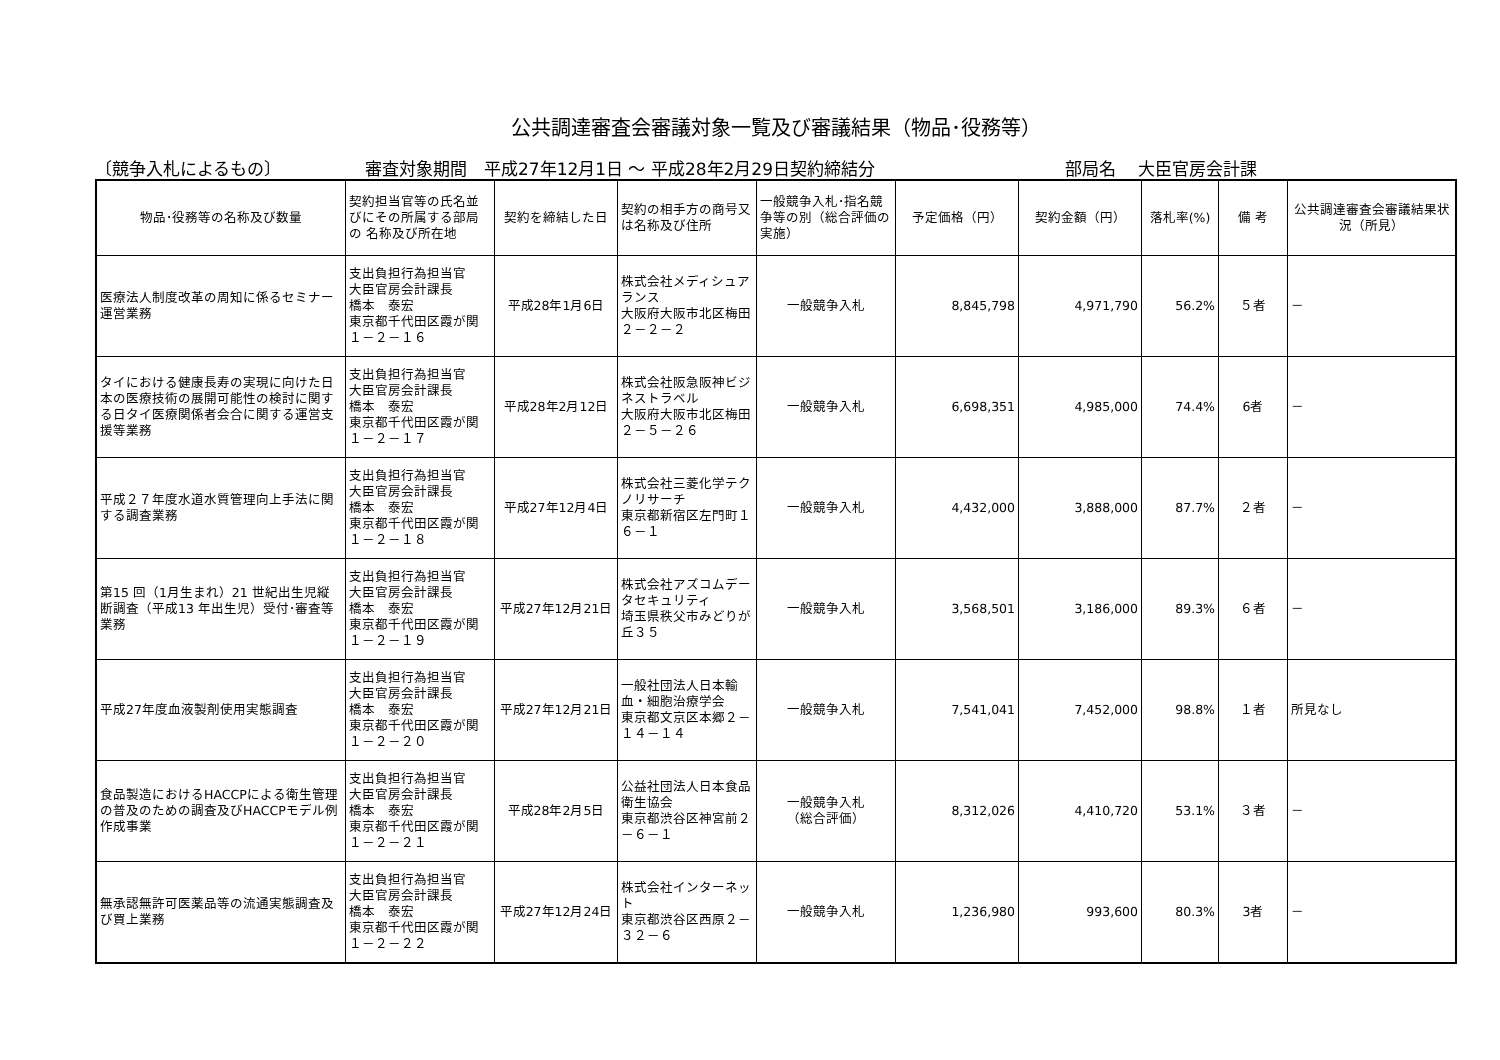公共調達審査会審議対象一覧及び審議結果（物品･役務等）
〔競争入札によるもの〕 審査対象期間　平成27年12月1日 ～ 平成28年2月29日契約締結分 部局名　 大臣官房会計課
| 物品･役務等の名称及び数量 | 契約担当官等の氏名並びにその所属する部局の 名称及び所在地 | 契約を締結した日 | 契約の相手方の商号又は名称及び住所 | 一般競争入札･指名競争等の別（総合評価の実施） | 予定価格（円） | 契約金額（円） | 落札率(%) | 備 考 | 公共調達審査会審議結果状況（所見） |
| --- | --- | --- | --- | --- | --- | --- | --- | --- | --- |
| 医療法人制度改革の周知に係るセミナー運営業務 | 支出負担行為担当官 大臣官房会計課長 橋本 泰宏 東京都千代田区霞が関１－２－１６ | 平成28年1月6日 | 株式会社メディシュアランス 大阪府大阪市北区梅田２－２－２ | 一般競争入札 | 8,845,798 | 4,971,790 | 56.2% | ５者 | － |
| タイにおける健康長寿の実現に向けた日本の医療技術の展開可能性の検討に関する日タイ医療関係者会合に関する運営支援等業務 | 支出負担行為担当官 大臣官房会計課長 橋本 泰宏 東京都千代田区霞が関１－２－１７ | 平成28年2月12日 | 株式会社阪急阪神ビジネストラベル 大阪府大阪市北区梅田２－５－２６ | 一般競争入札 | 6,698,351 | 4,985,000 | 74.4% | 6者 | － |
| 平成２７年度水道水質管理向上手法に関する調査業務 | 支出負担行為担当官 大臣官房会計課長 橋本 泰宏 東京都千代田区霞が関１－２－１８ | 平成27年12月4日 | 株式会社三菱化学テクノリサーチ 東京都新宿区左門町１６－１ | 一般競争入札 | 4,432,000 | 3,888,000 | 87.7% | ２者 | － |
| 第15 回（1月生まれ）21 世紀出生児縦断調査（平成13 年出生児）受付･審査等業務 | 支出負担行為担当官 大臣官房会計課長 橋本 泰宏 東京都千代田区霞が関１－２－１９ | 平成27年12月21日 | 株式会社アズコムデータセキュリティ 埼玉県秩父市みどりが丘３５ | 一般競争入札 | 3,568,501 | 3,186,000 | 89.3% | ６者 | － |
| 平成27年度血液製剤使用実態調査 | 支出負担行為担当官 大臣官房会計課長 橋本 泰宏 東京都千代田区霞が関１－２－２０ | 平成27年12月21日 | 一般社団法人日本輸血・細胞治療学会 東京都文京区本郷２－１４－１４ | 一般競争入札 | 7,541,041 | 7,452,000 | 98.8% | １者 | 所見なし |
| 食品製造におけるHACCPによる衛生管理の普及のための調査及びHACCPモデル例作成事業 | 支出負担行為担当官 大臣官房会計課長 橋本 泰宏 東京都千代田区霞が関１－２－２１ | 平成28年2月5日 | 公益社団法人日本食品衛生協会 東京都渋谷区神宮前２－６－１ | 一般競争入札 （総合評価） | 8,312,026 | 4,410,720 | 53.1% | ３者 | － |
| 無承認無許可医薬品等の流通実態調査及び買上業務 | 支出負担行為担当官 大臣官房会計課長 橋本 泰宏 東京都千代田区霞が関１－２－２２ | 平成27年12月24日 | 株式会社インターネット 東京都渋谷区西原２－３２－６ | 一般競争入札 | 1,236,980 | 993,600 | 80.3% | 3者 | － |